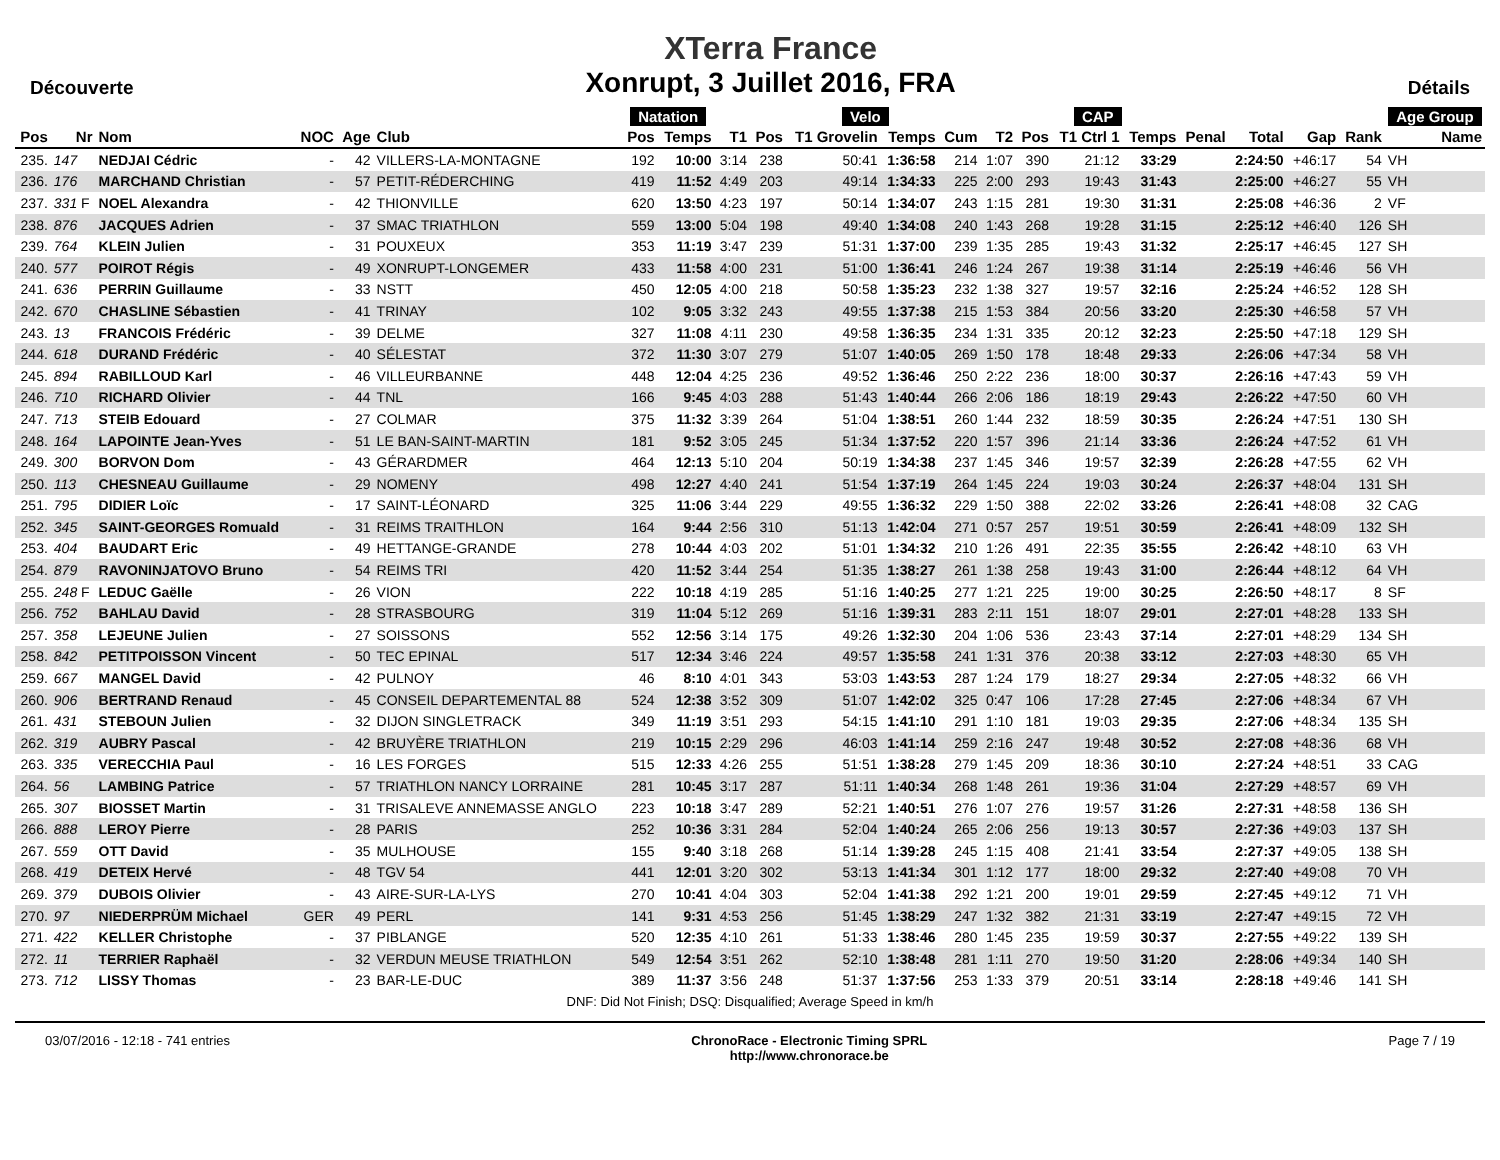Découverte
XTerra France
Xonrupt, 3 Juillet 2016, FRA
Détails
| | | | | | | | Natation | | | Velo | | | | | CAP | | | | | | | Age Group |
| --- | --- | --- | --- | --- | --- | --- | --- | --- | --- | --- | --- | --- | --- | --- | --- | --- | --- | --- | --- | --- | --- | --- |
| Pos | Nr | Nom | NOC | Age | Club | | Pos | Temps | T1 | Pos | T1 Grovelin | Temps | Cum | T2 | Pos | T1 Ctrl 1 | Temps | Penal | Total | Gap | Rank | Name |
| 235. | 147 | NEDJAI Cédric | - | 42 | VILLERS-LA-MONTAGNE | | 192 | 10:00 | 3:14 | 238 | 50:41 | 1:36:58 | 214 | 1:07 | 390 | 21:12 | 33:29 | | 2:24:50 | +46:17 | 54 | VH |
| 236. | 176 | MARCHAND Christian | - | 57 | PETIT-RÉDERCHING | | 419 | 11:52 | 4:49 | 203 | 49:14 | 1:34:33 | 225 | 2:00 | 293 | 19:43 | 31:43 | | 2:25:00 | +46:27 | 55 | VH |
| 237. | 331 F | NOEL Alexandra | - | 42 | THIONVILLE | | 620 | 13:50 | 4:23 | 197 | 50:14 | 1:34:07 | 243 | 1:15 | 281 | 19:30 | 31:31 | | 2:25:08 | +46:36 | 2 | VF |
| 238. | 876 | JACQUES Adrien | - | 37 | SMAC TRIATHLON | | 559 | 13:00 | 5:04 | 198 | 49:40 | 1:34:08 | 240 | 1:43 | 268 | 19:28 | 31:15 | | 2:25:12 | +46:40 | 126 | SH |
| 239. | 764 | KLEIN Julien | - | 31 | POUXEUX | | 353 | 11:19 | 3:47 | 239 | 51:31 | 1:37:00 | 239 | 1:35 | 285 | 19:43 | 31:32 | | 2:25:17 | +46:45 | 127 | SH |
| 240. | 577 | POIROT Régis | - | 49 | XONRUPT-LONGEMER | | 433 | 11:58 | 4:00 | 231 | 51:00 | 1:36:41 | 246 | 1:24 | 267 | 19:38 | 31:14 | | 2:25:19 | +46:46 | 56 | VH |
| 241. | 636 | PERRIN Guillaume | - | 33 | NSTT | | 450 | 12:05 | 4:00 | 218 | 50:58 | 1:35:23 | 232 | 1:38 | 327 | 19:57 | 32:16 | | 2:25:24 | +46:52 | 128 | SH |
| 242. | 670 | CHASLINE Sébastien | - | 41 | TRINAY | | 102 | 9:05 | 3:32 | 243 | 49:55 | 1:37:38 | 215 | 1:53 | 384 | 20:56 | 33:20 | | 2:25:30 | +46:58 | 57 | VH |
| 243. | 13 | FRANCOIS Frédéric | - | 39 | DELME | | 327 | 11:08 | 4:11 | 230 | 49:58 | 1:36:35 | 234 | 1:31 | 335 | 20:12 | 32:23 | | 2:25:50 | +47:18 | 129 | SH |
| 244. | 618 | DURAND Frédéric | - | 40 | SÉLESTAT | | 372 | 11:30 | 3:07 | 279 | 51:07 | 1:40:05 | 269 | 1:50 | 178 | 18:48 | 29:33 | | 2:26:06 | +47:34 | 58 | VH |
| 245. | 894 | RABILLOUD Karl | - | 46 | VILLEURBANNE | | 448 | 12:04 | 4:25 | 236 | 49:52 | 1:36:46 | 250 | 2:22 | 236 | 18:00 | 30:37 | | 2:26:16 | +47:43 | 59 | VH |
| 246. | 710 | RICHARD Olivier | - | 44 | TNL | | 166 | 9:45 | 4:03 | 288 | 51:43 | 1:40:44 | 266 | 2:06 | 186 | 18:19 | 29:43 | | 2:26:22 | +47:50 | 60 | VH |
| 247. | 713 | STEIB Edouard | - | 27 | COLMAR | | 375 | 11:32 | 3:39 | 264 | 51:04 | 1:38:51 | 260 | 1:44 | 232 | 18:59 | 30:35 | | 2:26:24 | +47:51 | 130 | SH |
| 248. | 164 | LAPOINTE Jean-Yves | - | 51 | LE BAN-SAINT-MARTIN | | 181 | 9:52 | 3:05 | 245 | 51:34 | 1:37:52 | 220 | 1:57 | 396 | 21:14 | 33:36 | | 2:26:24 | +47:52 | 61 | VH |
| 249. | 300 | BORVON Dom | - | 43 | GÉRARDMER | | 464 | 12:13 | 5:10 | 204 | 50:19 | 1:34:38 | 237 | 1:45 | 346 | 19:57 | 32:39 | | 2:26:28 | +47:55 | 62 | VH |
| 250. | 113 | CHESNEAU Guillaume | - | 29 | NOMENY | | 498 | 12:27 | 4:40 | 241 | 51:54 | 1:37:19 | 264 | 1:45 | 224 | 19:03 | 30:24 | | 2:26:37 | +48:04 | 131 | SH |
| 251. | 795 | DIDIER Loïc | - | 17 | SAINT-LÉONARD | | 325 | 11:06 | 3:44 | 229 | 49:55 | 1:36:32 | 229 | 1:50 | 388 | 22:02 | 33:26 | | 2:26:41 | +48:08 | 32 | CAG |
| 252. | 345 | SAINT-GEORGES Romuald | - | 31 | REIMS TRAITHLON | | 164 | 9:44 | 2:56 | 310 | 51:13 | 1:42:04 | 271 | 0:57 | 257 | 19:51 | 30:59 | | 2:26:41 | +48:09 | 132 | SH |
| 253. | 404 | BAUDART Eric | - | 49 | HETTANGE-GRANDE | | 278 | 10:44 | 4:03 | 202 | 51:01 | 1:34:32 | 210 | 1:26 | 491 | 22:35 | 35:55 | | 2:26:42 | +48:10 | 63 | VH |
| 254. | 879 | RAVONINJATOVO Bruno | - | 54 | REIMS TRI | | 420 | 11:52 | 3:44 | 254 | 51:35 | 1:38:27 | 261 | 1:38 | 258 | 19:43 | 31:00 | | 2:26:44 | +48:12 | 64 | VH |
| 255. | 248 F | LEDUC Gaëlle | - | 26 | VION | | 222 | 10:18 | 4:19 | 285 | 51:16 | 1:40:25 | 277 | 1:21 | 225 | 19:00 | 30:25 | | 2:26:50 | +48:17 | 8 | SF |
| 256. | 752 | BAHLAU David | - | 28 | STRASBOURG | | 319 | 11:04 | 5:12 | 269 | 51:16 | 1:39:31 | 283 | 2:11 | 151 | 18:07 | 29:01 | | 2:27:01 | +48:28 | 133 | SH |
| 257. | 358 | LEJEUNE Julien | - | 27 | SOISSONS | | 552 | 12:56 | 3:14 | 175 | 49:26 | 1:32:30 | 204 | 1:06 | 536 | 23:43 | 37:14 | | 2:27:01 | +48:29 | 134 | SH |
| 258. | 842 | PETITPOISSON Vincent | - | 50 | TEC EPINAL | | 517 | 12:34 | 3:46 | 224 | 49:57 | 1:35:58 | 241 | 1:31 | 376 | 20:38 | 33:12 | | 2:27:03 | +48:30 | 65 | VH |
| 259. | 667 | MANGEL David | - | 42 | PULNOY | | 46 | 8:10 | 4:01 | 343 | 53:03 | 1:43:53 | 287 | 1:24 | 179 | 18:27 | 29:34 | | 2:27:05 | +48:32 | 66 | VH |
| 260. | 906 | BERTRAND Renaud | - | 45 | CONSEIL DEPARTEMENTAL 88 | | 524 | 12:38 | 3:52 | 309 | 51:07 | 1:42:02 | 325 | 0:47 | 106 | 17:28 | 27:45 | | 2:27:06 | +48:34 | 67 | VH |
| 261. | 431 | STEBOUN Julien | - | 32 | DIJON SINGLETRACK | | 349 | 11:19 | 3:51 | 293 | 54:15 | 1:41:10 | 291 | 1:10 | 181 | 19:03 | 29:35 | | 2:27:06 | +48:34 | 135 | SH |
| 262. | 319 | AUBRY Pascal | - | 42 | BRUYÈRE TRIATHLON | | 219 | 10:15 | 2:29 | 296 | 46:03 | 1:41:14 | 259 | 2:16 | 247 | 19:48 | 30:52 | | 2:27:08 | +48:36 | 68 | VH |
| 263. | 335 | VERECCHIA Paul | - | 16 | LES FORGES | | 515 | 12:33 | 4:26 | 255 | 51:51 | 1:38:28 | 279 | 1:45 | 209 | 18:36 | 30:10 | | 2:27:24 | +48:51 | 33 | CAG |
| 264. | 56 | LAMBING Patrice | - | 57 | TRIATHLON NANCY LORRAINE | | 281 | 10:45 | 3:17 | 287 | 51:11 | 1:40:34 | 268 | 1:48 | 261 | 19:36 | 31:04 | | 2:27:29 | +48:57 | 69 | VH |
| 265. | 307 | BIOSSET Martin | - | 31 | TRISALEVE ANNEMASSE ANGLO | | 223 | 10:18 | 3:47 | 289 | 52:21 | 1:40:51 | 276 | 1:07 | 276 | 19:57 | 31:26 | | 2:27:31 | +48:58 | 136 | SH |
| 266. | 888 | LEROY Pierre | - | 28 | PARIS | | 252 | 10:36 | 3:31 | 284 | 52:04 | 1:40:24 | 265 | 2:06 | 256 | 19:13 | 30:57 | | 2:27:36 | +49:03 | 137 | SH |
| 267. | 559 | OTT David | - | 35 | MULHOUSE | | 155 | 9:40 | 3:18 | 268 | 51:14 | 1:39:28 | 245 | 1:15 | 408 | 21:41 | 33:54 | | 2:27:37 | +49:05 | 138 | SH |
| 268. | 419 | DETEIX Hervé | - | 48 | TGV 54 | | 441 | 12:01 | 3:20 | 302 | 53:13 | 1:41:34 | 301 | 1:12 | 177 | 18:00 | 29:32 | | 2:27:40 | +49:08 | 70 | VH |
| 269. | 379 | DUBOIS Olivier | - | 43 | AIRE-SUR-LA-LYS | | 270 | 10:41 | 4:04 | 303 | 52:04 | 1:41:38 | 292 | 1:21 | 200 | 19:01 | 29:59 | | 2:27:45 | +49:12 | 71 | VH |
| 270. | 97 | NIEDERPRÜM Michael | GER | 49 | PERL | | 141 | 9:31 | 4:53 | 256 | 51:45 | 1:38:29 | 247 | 1:32 | 382 | 21:31 | 33:19 | | 2:27:47 | +49:15 | 72 | VH |
| 271. | 422 | KELLER Christophe | - | 37 | PIBLANGE | | 520 | 12:35 | 4:10 | 261 | 51:33 | 1:38:46 | 280 | 1:45 | 235 | 19:59 | 30:37 | | 2:27:55 | +49:22 | 139 | SH |
| 272. | 11 | TERRIER Raphaël | - | 32 | VERDUN MEUSE TRIATHLON | | 549 | 12:54 | 3:51 | 262 | 52:10 | 1:38:48 | 281 | 1:11 | 270 | 19:50 | 31:20 | | 2:28:06 | +49:34 | 140 | SH |
| 273. | 712 | LISSY Thomas | - | 23 | BAR-LE-DUC | | 389 | 11:37 | 3:56 | 248 | 51:37 | 1:37:56 | 253 | 1:33 | 379 | 20:51 | 33:14 | | 2:28:18 | +49:46 | 141 | SH |
| DNF: Did Not Finish; DSQ: Disqualified; Average Speed in km/h | | | | | | | | | | | | | | | | | | | | | | |
03/07/2016 - 12:18 - 741 entries
ChronoRace - Electronic Timing SPRL
http://www.chronorace.be
Page 7 / 19